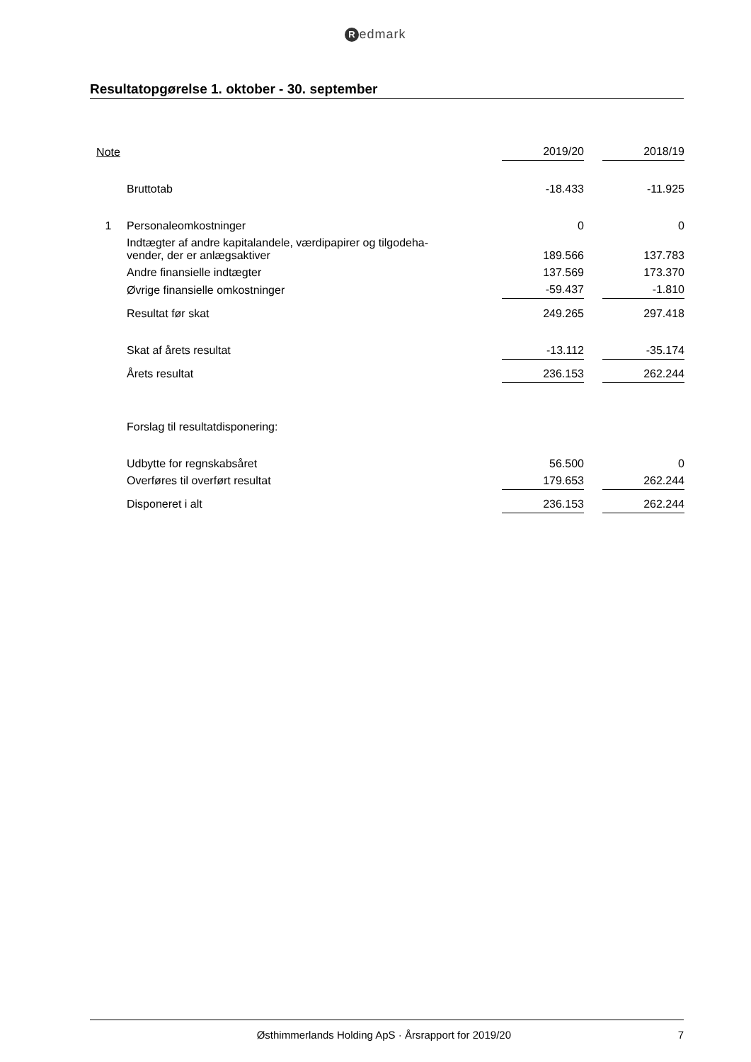Redmark
Resultatopgørelse 1. oktober - 30. september
| Note | | 2019/20 | | 2018/19 |
| --- | --- | --- | --- | --- |
| | Bruttotab | -18.433 | | -11.925 |
| 1 | Personaleomkostninger | 0 | | 0 |
| | Indtægter af andre kapitalandele, værdipapirer og tilgodeha- vender, der er anlægsaktiver | 189.566 | | 137.783 |
| | Andre finansielle indtægter | 137.569 | | 173.370 |
| | Øvrige finansielle omkostninger | -59.437 | | -1.810 |
| | Resultat før skat | 249.265 | | 297.418 |
| | Skat af årets resultat | -13.112 | | -35.174 |
| | Årets resultat | 236.153 | | 262.244 |
| | Forslag til resultatdisponering: | | | |
| | Udbytte for regnskabsåret | 56.500 | | 0 |
| | Overføres til overført resultat | 179.653 | | 262.244 |
| | Disponeret i alt | 236.153 | | 262.244 |
Østhimmerlands Holding ApS · Årsrapport for 2019/20
7